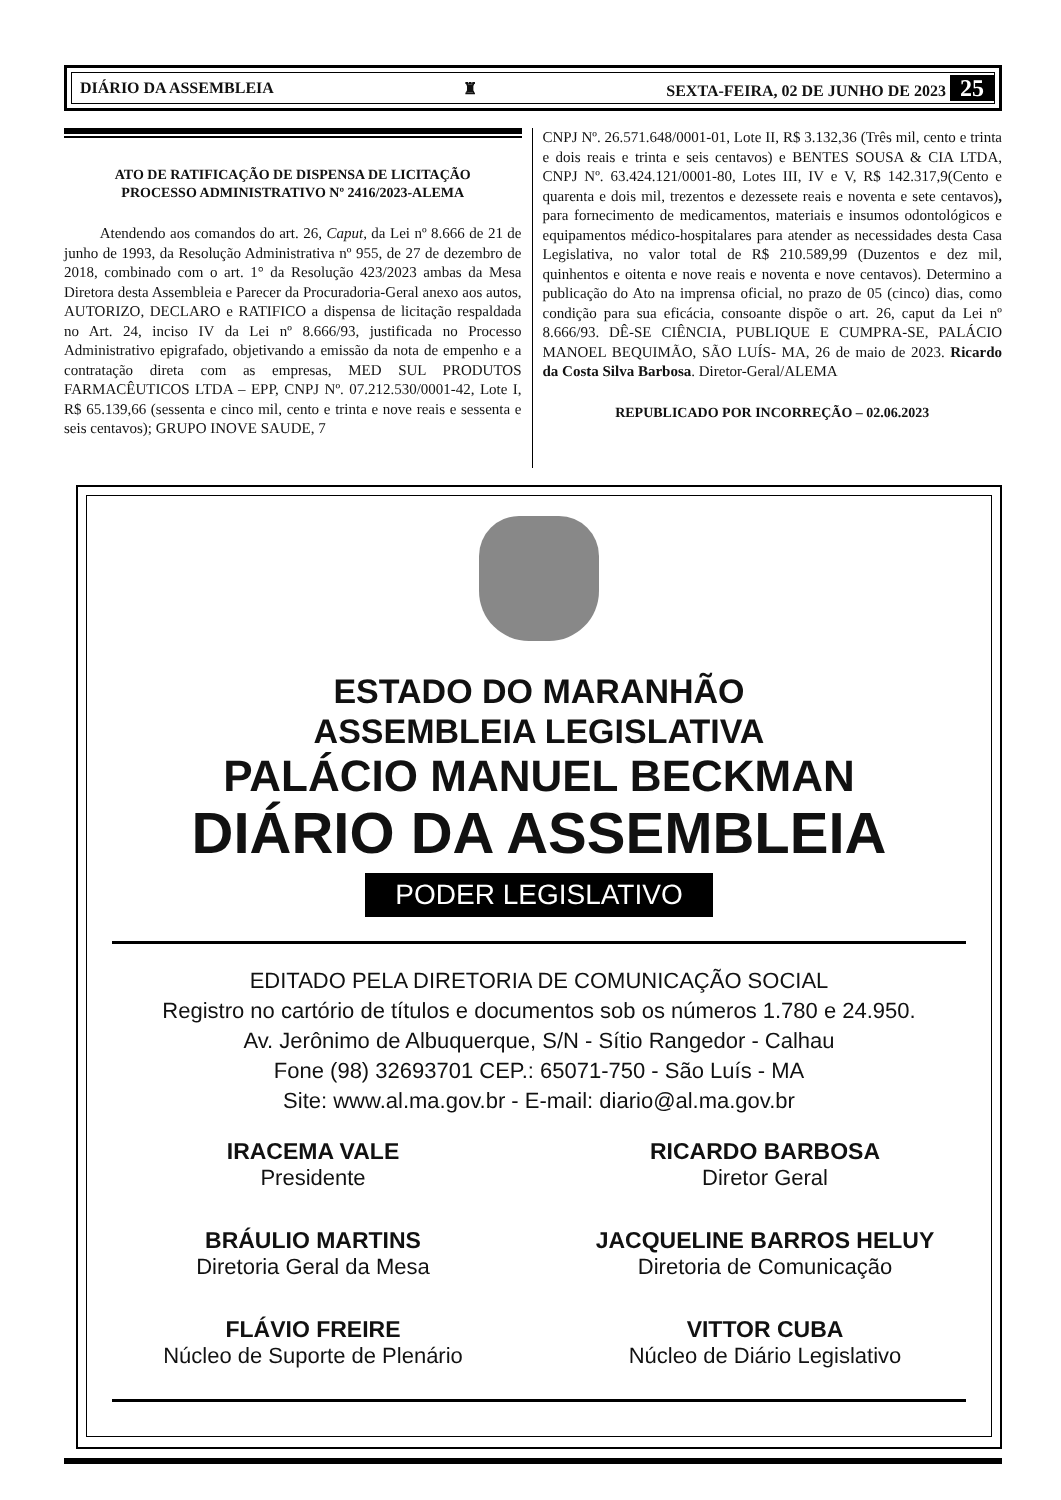DIÁRIO DA ASSEMBLEIA ♜ SEXTA-FEIRA, 02 DE JUNHO DE 2023 25
ATO DE RATIFICAÇÃO DE DISPENSA DE LICITAÇÃO
PROCESSO ADMINISTRATIVO Nº 2416/2023-ALEMA
Atendendo aos comandos do art. 26, Caput, da Lei nº 8.666 de 21 de junho de 1993, da Resolução Administrativa nº 955, de 27 de dezembro de 2018, combinado com o art. 1° da Resolução 423/2023 ambas da Mesa Diretora desta Assembleia e Parecer da Procuradoria-Geral anexo aos autos, AUTORIZO, DECLARO e RATIFICO a dispensa de licitação respaldada no Art. 24, inciso IV da Lei nº 8.666/93, justificada no Processo Administrativo epigrafado, objetivando a emissão da nota de empenho e a contratação direta com as empresas, MED SUL PRODUTOS FARMACÊUTICOS LTDA – EPP, CNPJ Nº. 07.212.530/0001-42, Lote I, R$ 65.139,66 (sessenta e cinco mil, cento e trinta e nove reais e sessenta e seis centavos); GRUPO INOVE SAUDE, 7
CNPJ Nº. 26.571.648/0001-01, Lote II, R$ 3.132,36 (Três mil, cento e trinta e dois reais e trinta e seis centavos) e BENTES SOUSA & CIA LTDA, CNPJ Nº. 63.424.121/0001-80, Lotes III, IV e V, R$ 142.317,9(Cento e quarenta e dois mil, trezentos e dezessete reais e noventa e sete centavos), para fornecimento de medicamentos, materiais e insumos odontológicos e equipamentos médico-hospitalares para atender as necessidades desta Casa Legislativa, no valor total de R$ 210.589,99 (Duzentos e dez mil, quinhentos e oitenta e nove reais e noventa e nove centavos). Determino a publicação do Ato na imprensa oficial, no prazo de 05 (cinco) dias, como condição para sua eficácia, consoante dispõe o art. 26, caput da Lei nº 8.666/93. DÊ-SE CIÊNCIA, PUBLIQUE E CUMPRA-SE, PALÁCIO MANOEL BEQUIMÃO, SÃO LUÍS- MA, 26 de maio de 2023. Ricardo da Costa Silva Barbosa. Diretor-Geral/ALEMA
REPUBLICADO POR INCORREÇÃO – 02.06.2023
ESTADO DO MARANHÃO
ASSEMBLEIA LEGISLATIVA
PALÁCIO MANUEL BECKMAN
DIÁRIO DA ASSEMBLEIA
PODER LEGISLATIVO
EDITADO PELA DIRETORIA DE COMUNICAÇÃO SOCIAL
Registro no cartório de títulos e documentos sob os números 1.780 e 24.950.
Av. Jerônimo de Albuquerque, S/N - Sítio Rangedor - Calhau
Fone (98) 32693701 CEP.: 65071-750 - São Luís - MA
Site: www.al.ma.gov.br - E-mail: diario@al.ma.gov.br
IRACEMA VALE
Presidente
RICARDO BARBOSA
Diretor Geral
BRÁULIO MARTINS
Diretoria Geral da Mesa
JACQUELINE BARROS HELUY
Diretoria de Comunicação
FLÁVIO FREIRE
Núcleo de Suporte de Plenário
VITTOR CUBA
Núcleo de Diário Legislativo